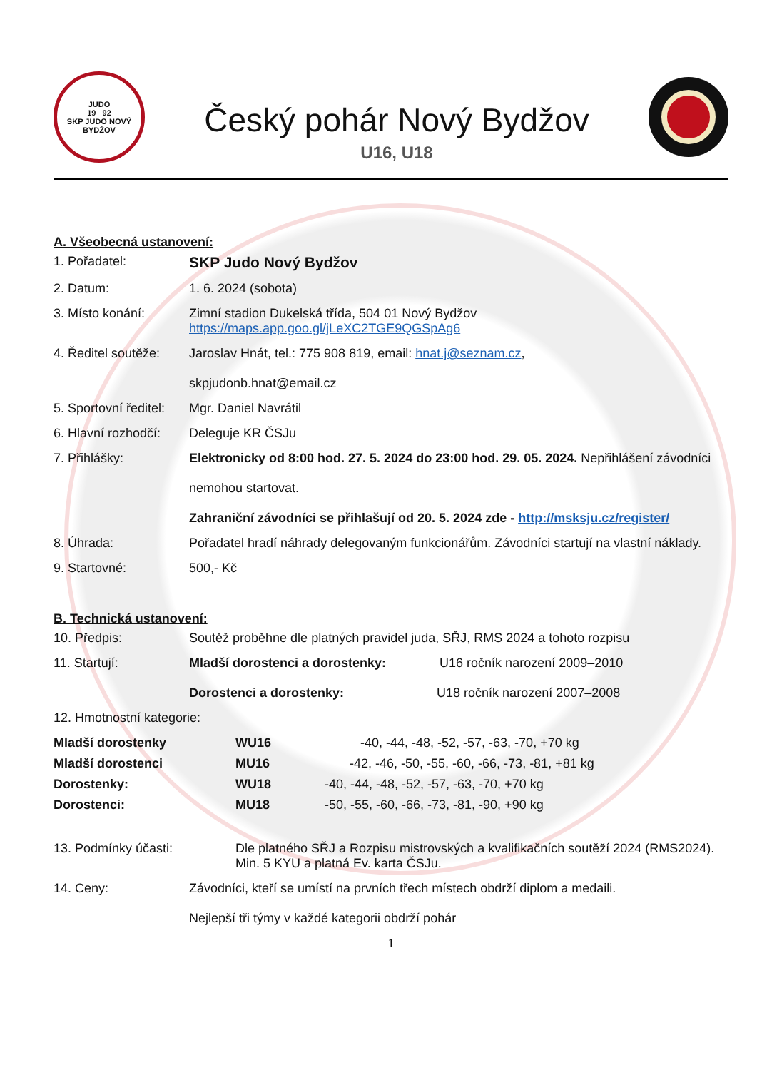JUDO
19 92
SKP JUDO NOVÝ BYDŽOV
Český pohár Nový Bydžov
U16, U18
A. Všeobecná ustanovení:
1. Pořadatel:
SKP Judo Nový Bydžov
2. Datum: 1. 6. 2024 (sobota)
3. Místo konání: Zimní stadion Dukelská třída, 504 01 Nový Bydžov
https://maps.app.goo.gl/jLeXC2TGE9QGSpAg6
4. Ředitel soutěže:
Jaroslav Hnát, tel.: 775 908 819, email: hnat.j@seznam.cz,
skpjudonb.hnat@email.cz
5. Sportovní ředitel:
Mgr. Daniel Navrátil
6. Hlavní rozhodčí:
Deleguje KR ČSJu
7. Přihlášky: Elektronicky od 8:00 hod. 27. 5. 2024 do 23:00 hod. 29. 05. 2024. Nepřihlášení závodníci
nemohou startovat.
Zahraniční závodníci se přihlašují od 20. 5. 2024 zde - http://msksju.cz/register/
8. Úhrada: Pořadatel hradí náhrady delegovaným funkcionářům. Závodníci startují na vlastní náklady.
9. Startovné: 500,- Kč
B. Technická ustanovení:
10. Předpis: Soutěž proběhne dle platných pravidel juda, SŘJ, RMS 2024 a tohoto rozpisu
11. Startují: Mladší dorostenci a dorostenky: U16 ročník narození 2009–2010
Dorostenci a dorostenky: U18 ročník narození 2007–2008
12. Hmotnostní kategorie:
Mladší dorostenky WU16 -40, -44, -48, -52, -57, -63, -70, +70 kg Mladší dorostenci MU16 -42, -46, -50, -55, -60, -66, -73, -81, +81 kg Dorostenky: WU18 -40, -44, -48, -52, -57, -63, -70, +70 kg Dorostenci: MU18 -50, -55, -60, -66, -73, -81, -90, +90 kg
13. Podmínky účasti: Dle platného SŘJ a Rozpisu mistrovských a kvalifikačních soutěží 2024 (RMS2024).
Min. 5 KYU a platná Ev. karta ČSJu.
14. Ceny: Závodníci, kteří se umístí na prvních třech místech obdrží diplom a medaili.
Nejlepší tři týmy v každé kategorii obdrží pohár
1